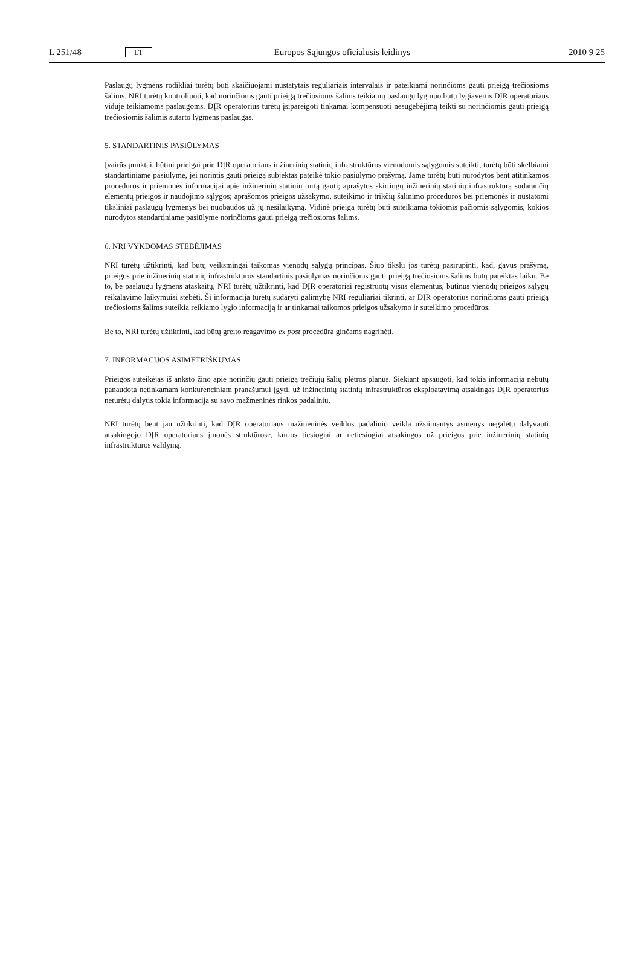L 251/48 LT Europos Sąjungos oficialusis leidinys 2010 9 25
Paslaugų lygmens rodikliai turėtų būti skaičiuojami nustatytais reguliariais intervalais ir pateikiami norinčioms gauti prieigą trečiosioms šalims. NRI turėtų kontroliuoti, kad norinčioms gauti prieigą trečiosioms šalims teikiamų paslaugų lygmuo būtų lygiavertis DĮR operatoriaus viduje teikiamoms paslaugoms. DĮR operatorius turėtų įsipareigoti tinkamai kompensuoti nesugebėjimą teikti su norinčiomis gauti prieigą trečiosiomis šalimis sutarto lygmens paslaugas.
5. STANDARTINIS PASIŪLYMAS
Įvairūs punktai, būtini prieigai prie DĮR operatoriaus inžinerinių statinių infrastruktūros vienodomis sąlygomis suteikti, turėtų būti skelbiami standartiniame pasiūlyme, jei norintis gauti prieigą subjektas pateikė tokio pasiūlymo prašymą. Jame turėtų būti nurodytos bent atitinkamos procedūros ir priemonės informacijai apie inžinerinių statinių turtą gauti; aprašytos skirtingų inžinerinių statinių infrastruktūrą sudarančių elementų prieigos ir naudojimo sąlygos; aprašomos prieigos užsakymo, suteikimo ir trikčių šalinimo procedūros bei priemonės ir nustatomi tiksliniai paslaugų lygmenys bei nuobaudos už jų nesilaikymą. Vidinė prieiga turėtų būti suteikiama tokiomis pačiomis sąlygomis, kokios nurodytos standartiniame pasiūlyme norinčioms gauti prieigą trečiosioms šalims.
6. NRI VYKDOMAS STEBĖJIMAS
NRI turėtų užtikrinti, kad būtų veiksmingai taikomas vienodų sąlygų principas. Šiuo tikslu jos turėtų pasirūpinti, kad, gavus prašymą, prieigos prie inžinerinių statinių infrastruktūros standartinis pasiūlymas norinčioms gauti prieigą trečiosioms šalims būtų pateiktas laiku. Be to, be paslaugų lygmens ataskaitų, NRI turėtų užtikrinti, kad DĮR operatoriai registruotų visus elementus, būtinus vienodų prieigos sąlygų reikalavimo laikymuisi stebėti. Ši informacija turėtų sudaryti galimybę NRI reguliariai tikrinti, ar DĮR operatorius norinčioms gauti prieigą trečiosioms šalims suteikia reikiamo lygio informaciją ir ar tinkamai taikomos prieigos užsakymo ir suteikimo procedūros.
Be to, NRI turėtų užtikrinti, kad būtų greito reagavimo ex post procedūra ginčams nagrinėti.
7. INFORMACIJOS ASIMETRIŠKUMAS
Prieigos suteikėjas iš anksto žino apie norinčių gauti prieigą trečiųjų šalių plėtros planus. Siekiant apsaugoti, kad tokia informacija nebūtų panaudota netinkamam konkurenciniam pranašumui įgyti, už inžinerinių statinių infrastruktūros eksploatavimą atsakingas DĮR operatorius neturėtų dalytis tokia informacija su savo mažmeninės rinkos padaliniu.
NRI turėtų bent jau užtikrinti, kad DĮR operatoriaus mažmeninės veiklos padalinio veikla užsiimantys asmenys negalėtų dalyvauti atsakingojo DĮR operatoriaus įmonės struktūrose, kurios tiesiogiai ar netiesiogiai atsakingos už prieigos prie inžinerinių statinių infrastruktūros valdymą.